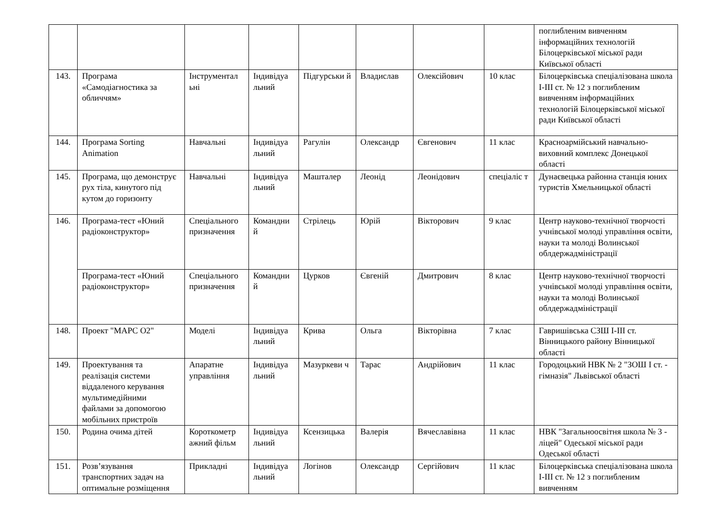| | | | | | | | | поглибленим вивченням інформаційних технологій Білоцерківської міської ради Київської області |
| 143. | Програма «Самодіагностика за обличчям» | Інструментал ьні | Індивідуа льний | Підгурськи й | Владислав | Олексійович | 10 клас | Білоцерківська спеціалізована школа І-ІІІ ст. № 12 з поглибленим вивченням інформаційних технологій Білоцерківської міської ради Київської області |
| 144. | Програма Sorting Animation | Навчальні | Індивідуа льний | Рагулін | Олександр | Євгенович | 11 клас | Красноармійський навчально-виховний комплекс Донецької області |
| 145. | Програма, що демонструє рух тіла, кинутого під кутом до горизонту | Навчальні | Індивідуа льний | Машталер | Леонід | Леонідович | спеціаліс т | Дунаєвецька районна станція юних туристів Хмельницької області |
| 146. | Програма-тест «Юний радіоконструктор» | Спеціального призначення | Командни й | Стрілець | Юрій | Вікторович | 9 клас | Центр науково-технічної творчості учнівської молоді управління освіти, науки та молоді Волинської облдержадміністрації |
| | Програма-тест «Юний радіоконструктор» | Спеціального призначення | Командни й | Цурков | Євгеній | Дмитрович | 8 клас | Центр науково-технічної творчості учнівської молоді управління освіти, науки та молоді Волинської облдержадміністрації |
| 148. | Проект "МАРС О2" | Моделі | Індивідуа льний | Крива | Ольга | Вікторівна | 7 клас | Гавришівська СЗШ І-ІІІ ст. Вінницького району Вінницької області |
| 149. | Проектування та реалізація системи віддаленого керування мультимедійними файлами за допомогою мобільних пристроїв | Апаратне управління | Індивідуа льний | Мазуркеви ч | Тарас | Андрійович | 11 клас | Городоцький НВК № 2 "ЗОШ І ст. - гімназія" Львівської області |
| 150. | Родина очима дітей | Короткометр ажний фільм | Індивідуа льний | Ксензицька | Валерія | Вячеславівна | 11 клас | НВК "Загальноосвітня школа № 3 - ліцей" Одеської міської ради Одеської області |
| 151. | Розв’язування транспортних задач на оптимальне розміщення | Прикладні | Індивідуа льний | Логінов | Олександр | Сергійович | 11 клас | Білоцерківська спеціалізована школа І-ІІІ ст. № 12 з поглибленим вивченням |